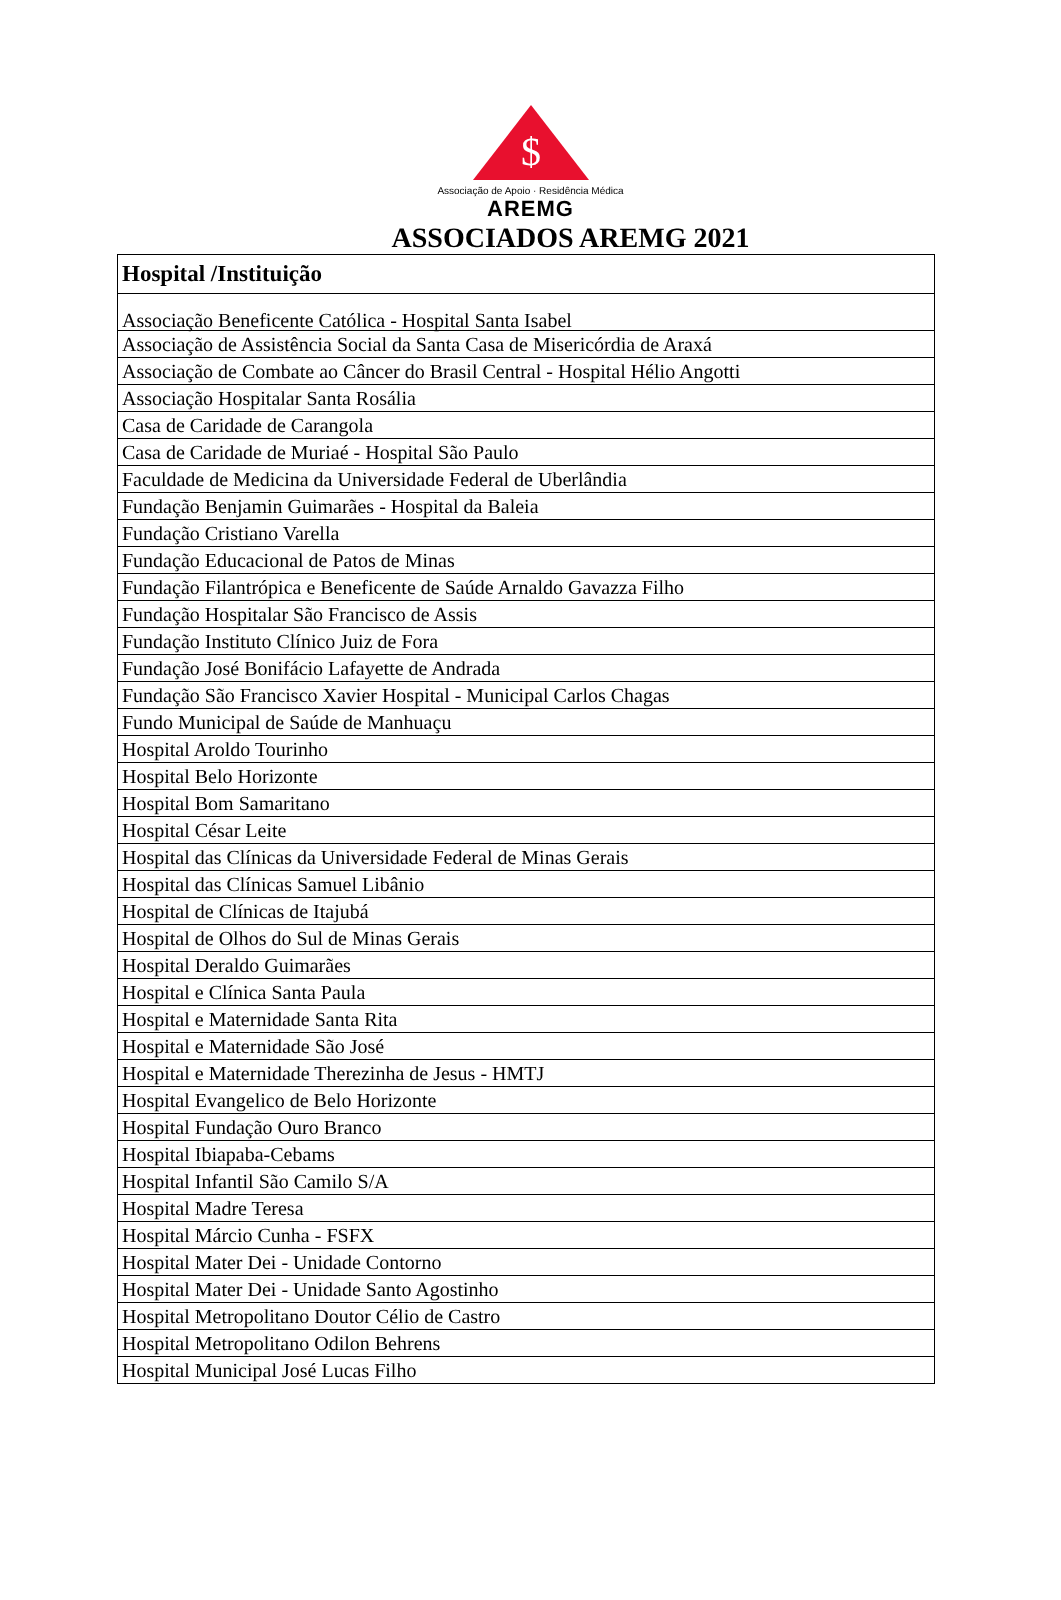$
Associação de Apoio · Residência Médica
AREMG
ASSOCIADOS AREMG 2021
| Hospital /Instituição |
| --- |
| Associação Beneficente Católica - Hospital Santa Isabel |
| Associação de Assistência Social da Santa Casa de Misericórdia de Araxá |
| Associação de Combate ao Câncer do Brasil Central - Hospital Hélio Angotti |
| Associação Hospitalar Santa Rosália |
| Casa de Caridade de Carangola |
| Casa de Caridade de Muriaé - Hospital São Paulo |
| Faculdade de Medicina da Universidade Federal de Uberlândia |
| Fundação Benjamin Guimarães - Hospital da Baleia |
| Fundação Cristiano Varella |
| Fundação Educacional de Patos de Minas |
| Fundação Filantrópica e Beneficente de Saúde Arnaldo Gavazza Filho |
| Fundação Hospitalar São Francisco de Assis |
| Fundação Instituto Clínico Juiz de Fora |
| Fundação José Bonifácio Lafayette de Andrada |
| Fundação São Francisco Xavier Hospital - Municipal Carlos Chagas |
| Fundo Municipal de Saúde de Manhuaçu |
| Hospital Aroldo Tourinho |
| Hospital Belo Horizonte |
| Hospital Bom Samaritano |
| Hospital César Leite |
| Hospital das Clínicas da Universidade Federal de Minas Gerais |
| Hospital das Clínicas Samuel Libânio |
| Hospital de Clínicas de Itajubá |
| Hospital de Olhos do Sul de Minas Gerais |
| Hospital Deraldo Guimarães |
| Hospital e Clínica Santa Paula |
| Hospital e Maternidade Santa Rita |
| Hospital e Maternidade São José |
| Hospital e Maternidade Therezinha de Jesus - HMTJ |
| Hospital Evangelico de Belo Horizonte |
| Hospital Fundação Ouro Branco |
| Hospital Ibiapaba-Cebams |
| Hospital Infantil São Camilo S/A |
| Hospital Madre Teresa |
| Hospital Márcio Cunha - FSFX |
| Hospital Mater Dei - Unidade Contorno |
| Hospital Mater Dei - Unidade Santo Agostinho |
| Hospital Metropolitano Doutor Célio de Castro |
| Hospital Metropolitano Odilon Behrens |
| Hospital Municipal José Lucas Filho |